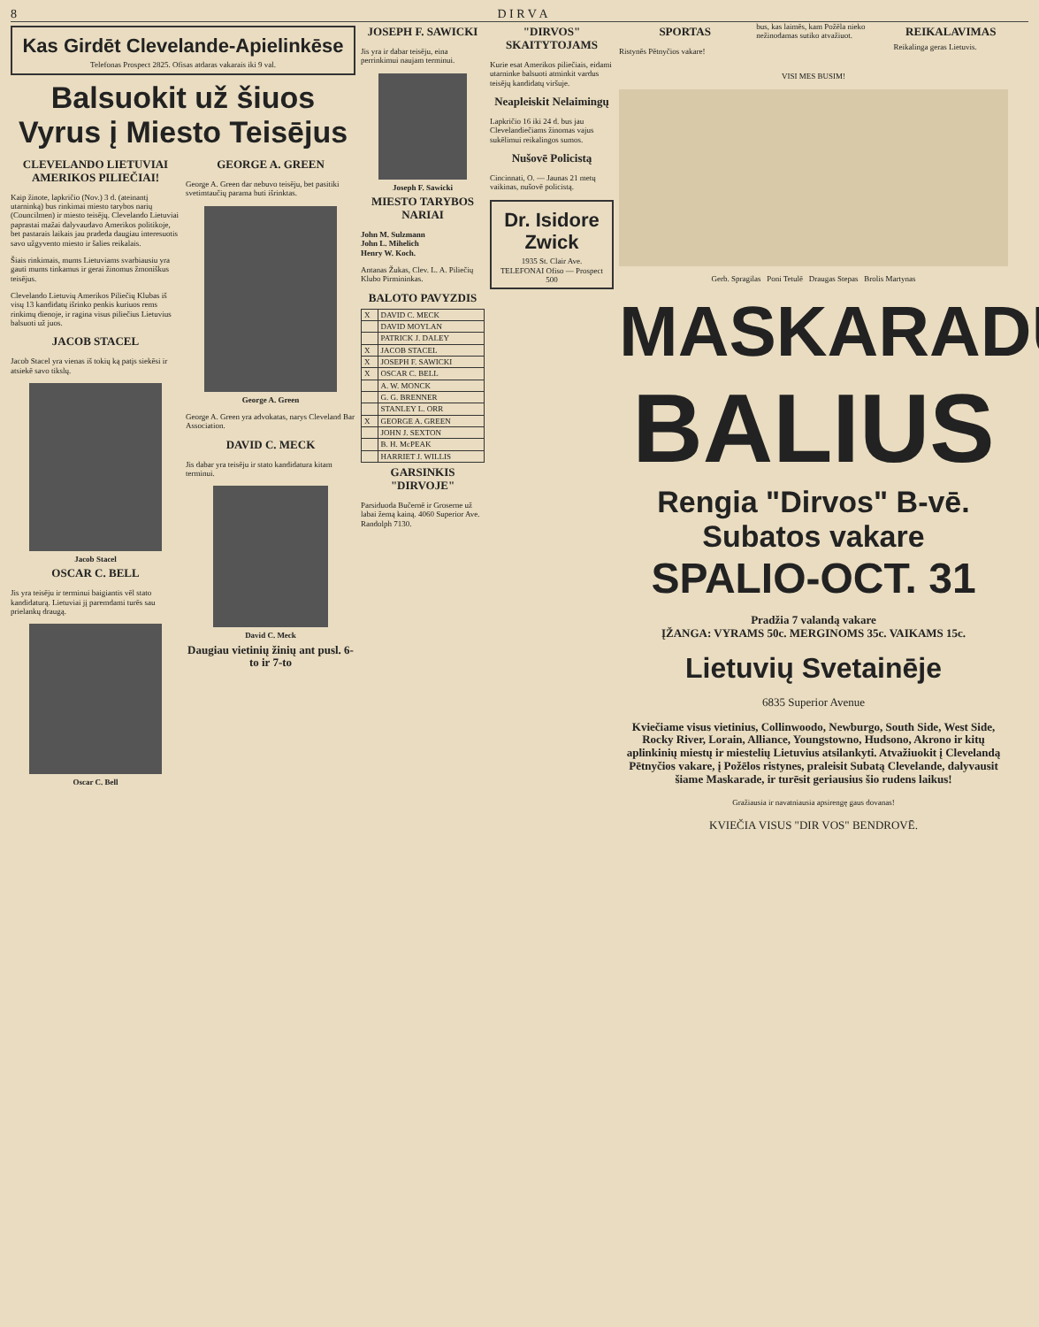8 D I R V A
Kas Girdēt Clevelande-Apielinkēse
Telefonas Prospect 2825. Ofisas atdaras vakarais iki 9 val.
Balsuokit už šiuos Vyrus į Miesto Teisējus
CLEVELANDO LIETUVIAI AMERIKOS PILIEČIAI!
Kaip žinote, lapkričio (Nov.) 3 d. (ateinantį utarninką) bus rinkimai miesto tarybos narių (Councilmen) ir miesto teisējų. Clevelando Lietuviai paprastai mažai dalyvaudavo Amerikos politikoje, bet pastarais laikais jau pradeda daugiau interesuotis savo užgyvento miesto ir šalies reikalais.
Šiais rinkimais, mums Lietuviams svarbiausiu yra gauti mums tinkamus ir gerai žinomus žmoniškus teisējus.
Clevelando Lietuvių Amerikos Piliečių Klubas iš visų 13 kandidatų išrinko penkis kuriuos rems rinkimų dienoje, ir ragina visus piliečius Lietuvius balsuoti už juos.
JACOB STACEL
Jacob Stacel yra vienas iš tokių ką patįs siekēsi ir atsiekē savo tikslų.
Jacob Stacel
OSCAR C. BELL
Jis yra teisēju ir terminui baigiantis vēl stato kandidaturą. Lietuviai jį paremdami turēs sau prielankų draugą.
Oscar C. Bell
GEORGE A. GREEN
George A. Green dar nebuvo teisēju, bet pasitiki svetimtaučių parama buti išrinktas.
George A. Green
George A. Green yra advokatas, narys Cleveland Bar Association.
DAVID C. MECK
Jis dabar yra teisēju ir stato kandidatura kitam terminui.
David C. Meck
Daugiau vietinių žinių ant pusl. 6-to ir 7-to
JOSEPH F. SAWICKI
Jis yra ir dabar teisēju, eina perrinkimui naujam terminui.
Joseph F. Sawicki
MIESTO TARYBOS NARIAI
John M. Sulzmann
John L. Mihelich
Henry W. Koch.
Antanas Žukas, Clev. L. A. Piliečių Klubo Pirmininkas.
BALOTO PAVYZDIS
| X | DAVID C. MECK |
| | DAVID MOYLAN |
| | PATRICK J. DALEY |
| X | JACOB STACEL |
| X | JOSEPH F. SAWICKI |
| X | OSCAR C. BELL |
| | A. W. MONCK |
| | G. G. BRENNER |
| | STANLEY L. ORR |
| X | GEORGE A. GREEN |
| | JOHN J. SEXTON |
| | B. H. McPEAK |
| | HARRIET J. WILLIS |
GARSINKIS "DIRVOJE"
Parsiduoda Bučernē ir Groserne už labai žemą kainą. 4060 Superior Ave. Randolph 7130.
"DIRVOS" SKAITYTOJAMS
Kurie esat Amerikos piliečiais, eidami utarninke balsuoti atminkit vardus teisējų kandidatų viršuje.
Neapleiskit Nelaimingų
Lapkričio 16 iki 24 d. bus jau Clevelandiečiams žinomas vajus sukēlimui reikalingos sumos.
Nušovē Policistą
Cincinnati, O. — Jaunas 21 metų vaikinas, nušovē policistą.
Dr. Isidore Zwick
1935 St. Clair Ave.
TELEFONAI Ofiso — Prospect 500
SPORTAS
Ristynēs Pētnyčios vakare!
bus, kas laimēs, kam Požēla nieko nežinodamas sutiko atvažiuot.
REIKALAVIMAS
Reikalinga geras Lietuvis.
VISI MES BUSIM!
Gerb. Spragilas Poni Tetulē Draugas Stepas Brolis Martynas
MASKARADU
BALIUS
Rengia "Dirvos" B-vē.
Subatos vakare
SPALIO-OCT. 31
Pradžia 7 valandą vakare
ĮŽANGA: VYRAMS 50c. MERGINOMS 35c. VAIKAMS 15c.
Lietuvių Svetainēje
6835 Superior Avenue
Kviečiame visus vietinius, Collinwoodo, Newburgo, South Side, West Side, Rocky River, Lorain, Alliance, Youngstowno, Hudsono, Akrono ir kitų aplinkinių miestų ir miestelių Lietuvius atsilankyti. Atvažiuokit į Clevelandą Pētnyčios vakare, į Požēlos ristynes, praleisit Subatą Clevelande, dalyvausit šiame Maskarade, ir turēsit geriausius šio rudens laikus!
Gražiausia ir navatniausia apsirengę gaus dovanas!
KVIEČIA VISUS "DIR VOS" BENDROVĒ.